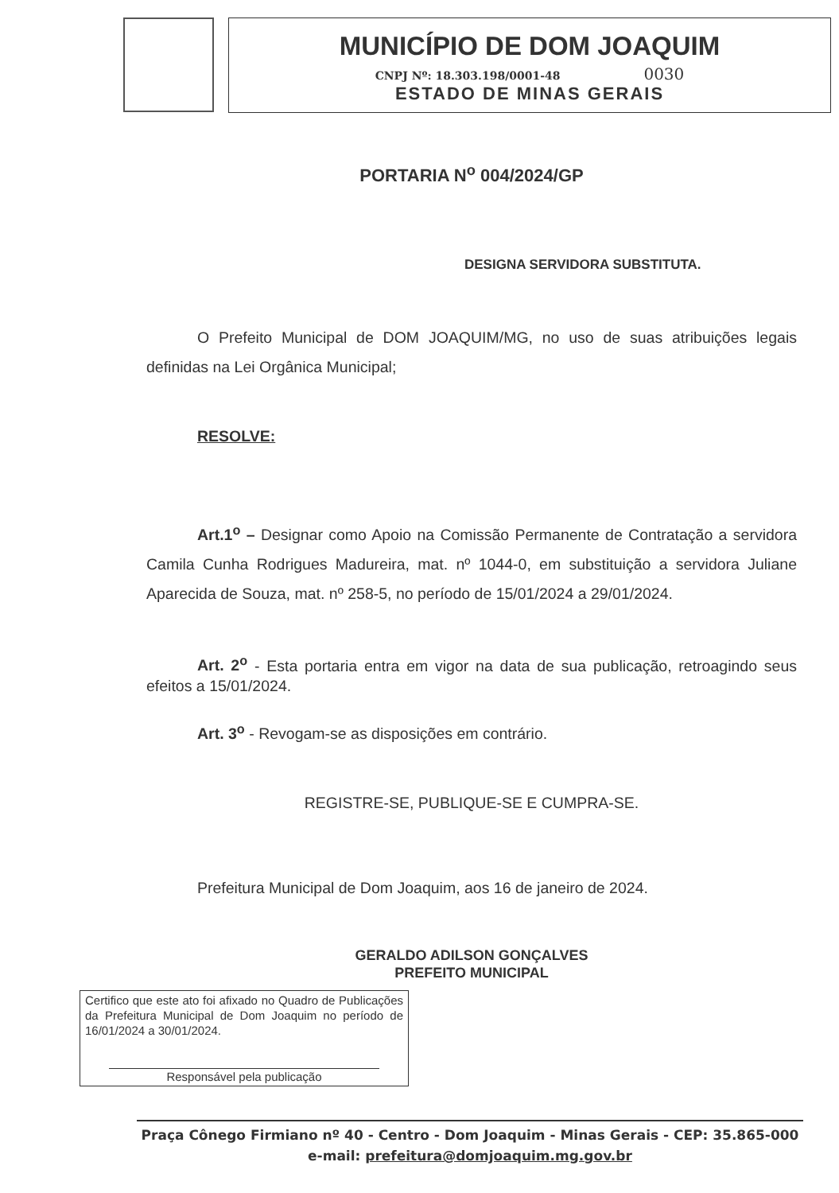MUNICÍPIO DE DOM JOAQUIM
CNPJ Nº: 18.303.198/0001-48 0030
ESTADO DE MINAS GERAIS
PORTARIA N<sup>o</sup> 004/2024/GP
DESIGNA SERVIDORA SUBSTITUTA.
O Prefeito Municipal de DOM JOAQUIM/MG, no uso de suas atribuições legais definidas na Lei Orgânica Municipal;
RESOLVE:
Art.1<sup>o</sup> – Designar como Apoio na Comissão Permanente de Contratação a servidora Camila Cunha Rodrigues Madureira, mat. nº 1044-0, em substituição a servidora Juliane Aparecida de Souza, mat. nº 258-5, no período de 15/01/2024 a 29/01/2024.
Art. 2<sup>o</sup> - Esta portaria entra em vigor na data de sua publicação, retroagindo seus efeitos a 15/01/2024.
Art. 3<sup>o</sup> - Revogam-se as disposições em contrário.
REGISTRE-SE, PUBLIQUE-SE E CUMPRA-SE.
Prefeitura Municipal de Dom Joaquim, aos 16 de janeiro de 2024.
GERALDO ADILSON GONÇALVES
PREFEITO MUNICIPAL
Certifico que este ato foi afixado no Quadro de Publicações da Prefeitura Municipal de Dom Joaquim no período de 16/01/2024 a 30/01/2024.
Responsável pela publicação
Praça Cônego Firmiano nº 40 - Centro - Dom Joaquim - Minas Gerais - CEP: 35.865-000
e-mail: prefeitura@domjoaquim.mg.gov.br